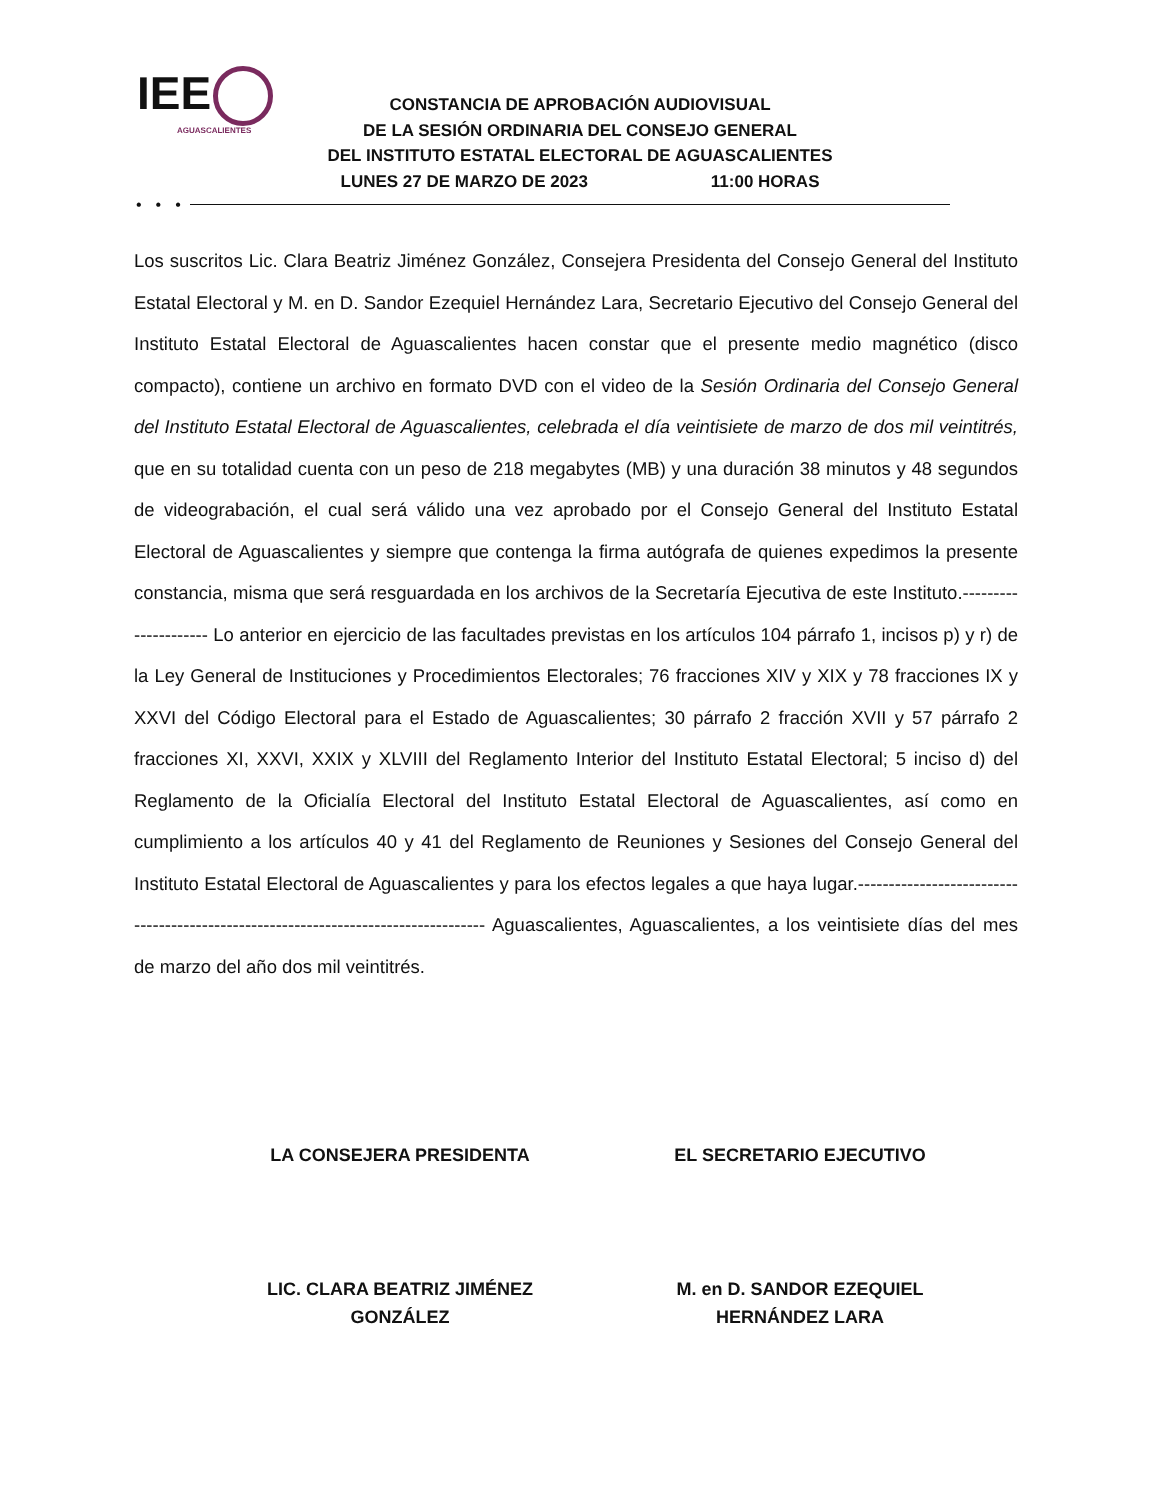IEE
AGUASCALIENTES
CONSTANCIA DE APROBACIÓN AUDIOVISUAL
DE LA SESIÓN ORDINARIA DEL CONSEJO GENERAL
DEL INSTITUTO ESTATAL ELECTORAL DE AGUASCALIENTES
LUNES 27 DE MARZO DE 2023 11:00 HORAS
•••
Los suscritos Lic. Clara Beatriz Jiménez González, Consejera Presidenta del Consejo General del Instituto Estatal Electoral y M. en D. Sandor Ezequiel Hernández Lara, Secretario Ejecutivo del Consejo General del Instituto Estatal Electoral de Aguascalientes hacen constar que el presente medio magnético (disco compacto), contiene un archivo en formato DVD con el video de la Sesión Ordinaria del Consejo General del Instituto Estatal Electoral de Aguascalientes, celebrada el día veintisiete de marzo de dos mil veintitrés, que en su totalidad cuenta con un peso de 218 megabytes (MB) y una duración 38 minutos y 48 segundos de videograbación, el cual será válido una vez aprobado por el Consejo General del Instituto Estatal Electoral de Aguascalientes y siempre que contenga la firma autógrafa de quienes expedimos la presente constancia, misma que será resguardada en los archivos de la Secretaría Ejecutiva de este Instituto.--------------------- Lo anterior en ejercicio de las facultades previstas en los artículos 104 párrafo 1, incisos p) y r) de la Ley General de Instituciones y Procedimientos Electorales; 76 fracciones XIV y XIX y 78 fracciones IX y XXVI del Código Electoral para el Estado de Aguascalientes; 30 párrafo 2 fracción XVII y 57 párrafo 2 fracciones XI, XXVI, XXIX y XLVIII del Reglamento Interior del Instituto Estatal Electoral; 5 inciso d) del Reglamento de la Oficialía Electoral del Instituto Estatal Electoral de Aguascalientes, así como en cumplimiento a los artículos 40 y 41 del Reglamento de Reuniones y Sesiones del Consejo General del Instituto Estatal Electoral de Aguascalientes y para los efectos legales a que haya lugar.----------------------------------------------------------------------------------- Aguascalientes, Aguascalientes, a los veintisiete días del mes de marzo del año dos mil veintitrés.
LA CONSEJERA PRESIDENTA EL SECRETARIO EJECUTIVO
LIC. CLARA BEATRIZ JIMÉNEZ
GONZÁLEZ
M. en D. SANDOR EZEQUIEL
HERNÁNDEZ LARA